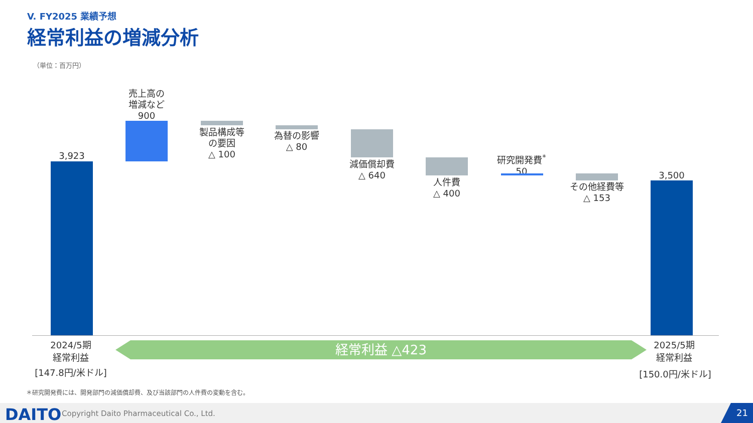V. FY2025 業績予想
経常利益の増減分析
（単位：百万円）
3,923
売上高の
増減など
900
製品構成等
の要因
△ 100
為替の影響
△ 80
減価償却費
△ 640
人件費
△ 400
研究開発費<sup>*</sup>
50
その他経費等
△ 153
3,500
2024/5期
経常利益
経常利益 △423
2025/5期
経常利益
[147.8円/米ドル] [150.0円/米ドル]
＊研究開発費には、開発部門の減価償却費、及び当該部門の人件費の変動を含む。
DAITO
Copyright Daito Pharmaceutical Co., Ltd.
21